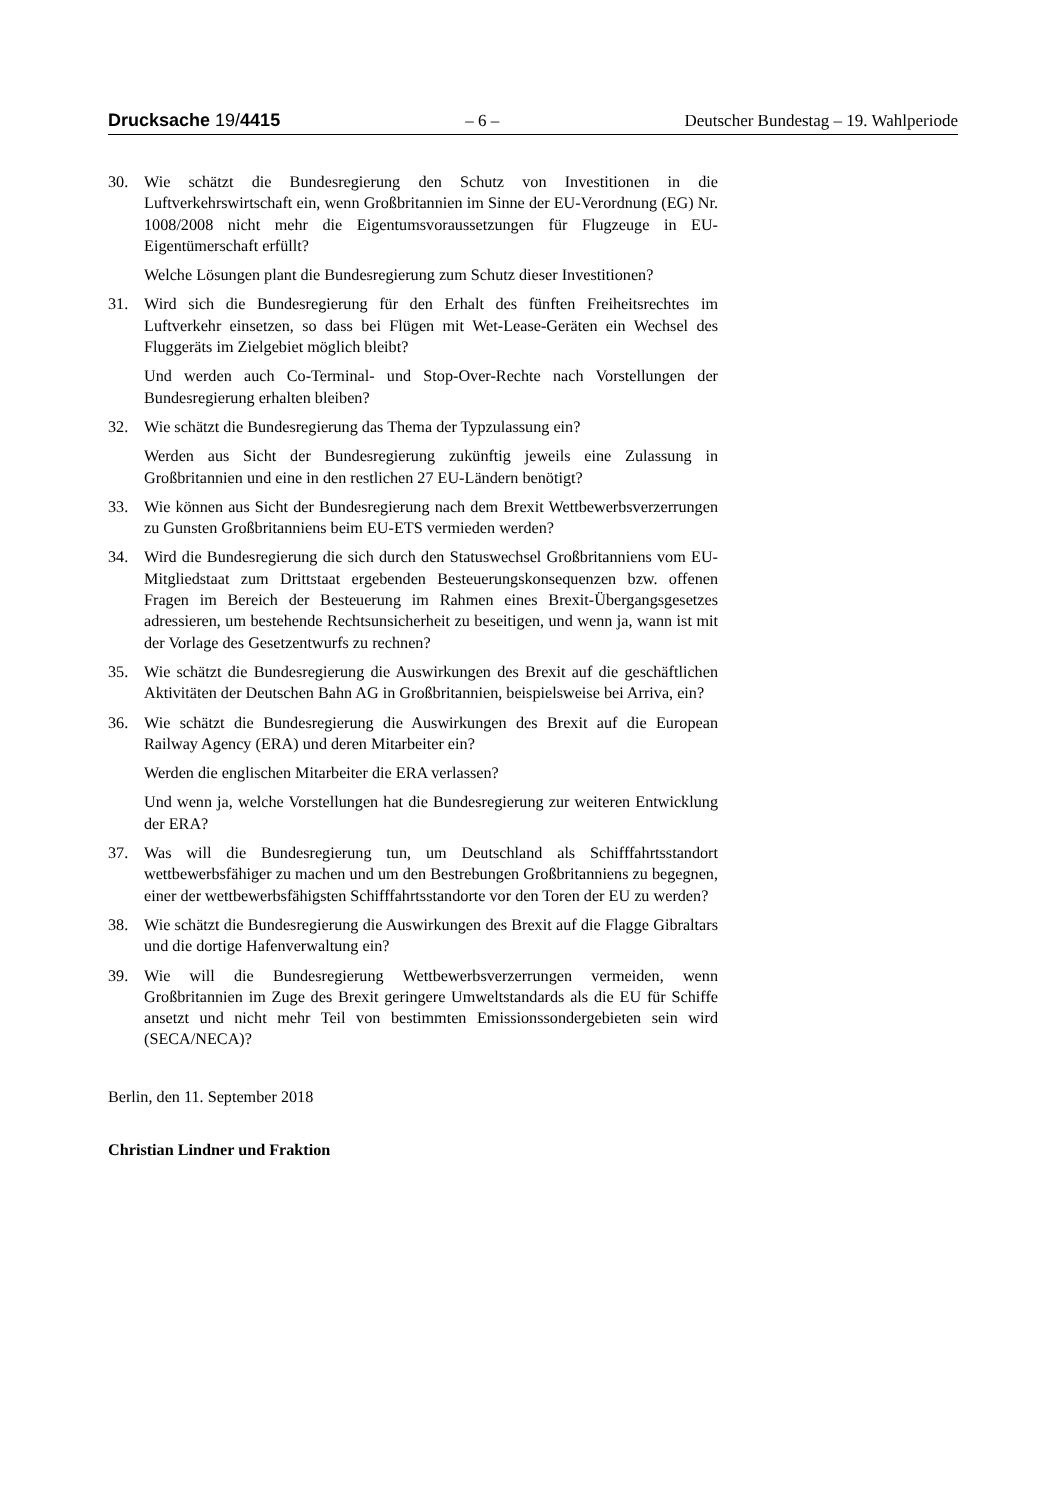Drucksache 19/4415 – 6 – Deutscher Bundestag – 19. Wahlperiode
30. Wie schätzt die Bundesregierung den Schutz von Investitionen in die Luftverkehrswirtschaft ein, wenn Großbritannien im Sinne der EU-Verordnung (EG) Nr. 1008/2008 nicht mehr die Eigentumsvoraussetzungen für Flugzeuge in EU-Eigentümerschaft erfüllt?
Welche Lösungen plant die Bundesregierung zum Schutz dieser Investitionen?
31. Wird sich die Bundesregierung für den Erhalt des fünften Freiheitsrechtes im Luftverkehr einsetzen, so dass bei Flügen mit Wet-Lease-Geräten ein Wechsel des Fluggeräts im Zielgebiet möglich bleibt?
Und werden auch Co-Terminal- und Stop-Over-Rechte nach Vorstellungen der Bundesregierung erhalten bleiben?
32. Wie schätzt die Bundesregierung das Thema der Typzulassung ein?
Werden aus Sicht der Bundesregierung zukünftig jeweils eine Zulassung in Großbritannien und eine in den restlichen 27 EU-Ländern benötigt?
33. Wie können aus Sicht der Bundesregierung nach dem Brexit Wettbewerbsverzerrungen zu Gunsten Großbritanniens beim EU-ETS vermieden werden?
34. Wird die Bundesregierung die sich durch den Statuswechsel Großbritanniens vom EU-Mitgliedstaat zum Drittstaat ergebenden Besteuerungskonsequenzen bzw. offenen Fragen im Bereich der Besteuerung im Rahmen eines Brexit-Übergangsgesetzes adressieren, um bestehende Rechtsunsicherheit zu beseitigen, und wenn ja, wann ist mit der Vorlage des Gesetzentwurfs zu rechnen?
35. Wie schätzt die Bundesregierung die Auswirkungen des Brexit auf die geschäftlichen Aktivitäten der Deutschen Bahn AG in Großbritannien, beispielsweise bei Arriva, ein?
36. Wie schätzt die Bundesregierung die Auswirkungen des Brexit auf die European Railway Agency (ERA) und deren Mitarbeiter ein?
Werden die englischen Mitarbeiter die ERA verlassen?
Und wenn ja, welche Vorstellungen hat die Bundesregierung zur weiteren Entwicklung der ERA?
37. Was will die Bundesregierung tun, um Deutschland als Schifffahrtsstandort wettbewerbsfähiger zu machen und um den Bestrebungen Großbritanniens zu begegnen, einer der wettbewerbsfähigsten Schifffahrtsstandorte vor den Toren der EU zu werden?
38. Wie schätzt die Bundesregierung die Auswirkungen des Brexit auf die Flagge Gibraltars und die dortige Hafenverwaltung ein?
39. Wie will die Bundesregierung Wettbewerbsverzerrungen vermeiden, wenn Großbritannien im Zuge des Brexit geringere Umweltstandards als die EU für Schiffe ansetzt und nicht mehr Teil von bestimmten Emissionssondergebieten sein wird (SECA/NECA)?
Berlin, den 11. September 2018
Christian Lindner und Fraktion